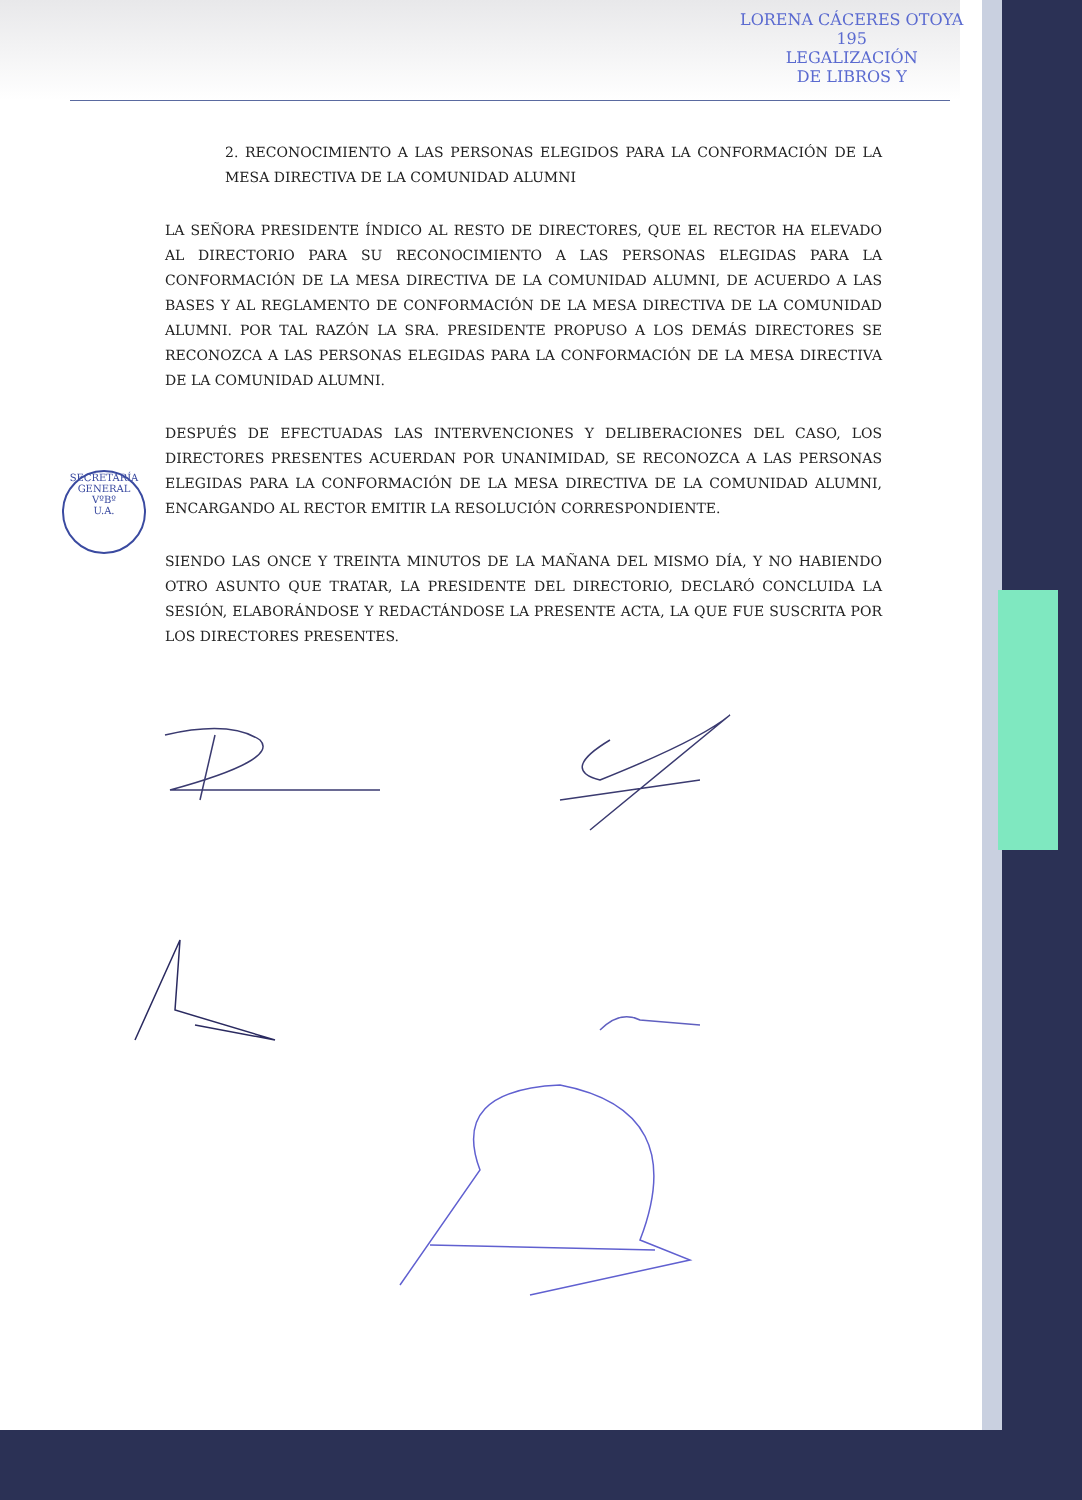LORENA CÁCERES OTOYA
195
LEGALIZACIÓN
DE LIBROS Y
SECRETARÍA GENERAL
VºBº
U.A.
2. RECONOCIMIENTO A LAS PERSONAS ELEGIDOS PARA LA CONFORMACIÓN DE LA MESA DIRECTIVA DE LA COMUNIDAD ALUMNI
LA SEÑORA PRESIDENTE ÍNDICO AL RESTO DE DIRECTORES, QUE EL RECTOR HA ELEVADO AL DIRECTORIO PARA SU RECONOCIMIENTO A LAS PERSONAS ELEGIDAS PARA LA CONFORMACIÓN DE LA MESA DIRECTIVA DE LA COMUNIDAD ALUMNI, DE ACUERDO A LAS BASES Y AL REGLAMENTO DE CONFORMACIÓN DE LA MESA DIRECTIVA DE LA COMUNIDAD ALUMNI. POR TAL RAZÓN LA SRA. PRESIDENTE PROPUSO A LOS DEMÁS DIRECTORES SE RECONOZCA A LAS PERSONAS ELEGIDAS PARA LA CONFORMACIÓN DE LA MESA DIRECTIVA DE LA COMUNIDAD ALUMNI.
DESPUÉS DE EFECTUADAS LAS INTERVENCIONES Y DELIBERACIONES DEL CASO, LOS DIRECTORES PRESENTES ACUERDAN POR UNANIMIDAD, SE RECONOZCA A LAS PERSONAS ELEGIDAS PARA LA CONFORMACIÓN DE LA MESA DIRECTIVA DE LA COMUNIDAD ALUMNI, ENCARGANDO AL RECTOR EMITIR LA RESOLUCIÓN CORRESPONDIENTE.
SIENDO LAS ONCE Y TREINTA MINUTOS DE LA MAÑANA DEL MISMO DÍA, Y NO HABIENDO OTRO ASUNTO QUE TRATAR, LA PRESIDENTE DEL DIRECTORIO, DECLARÓ CONCLUIDA LA SESIÓN, ELABORÁNDOSE Y REDACTÁNDOSE LA PRESENTE ACTA, LA QUE FUE SUSCRITA POR LOS DIRECTORES PRESENTES.